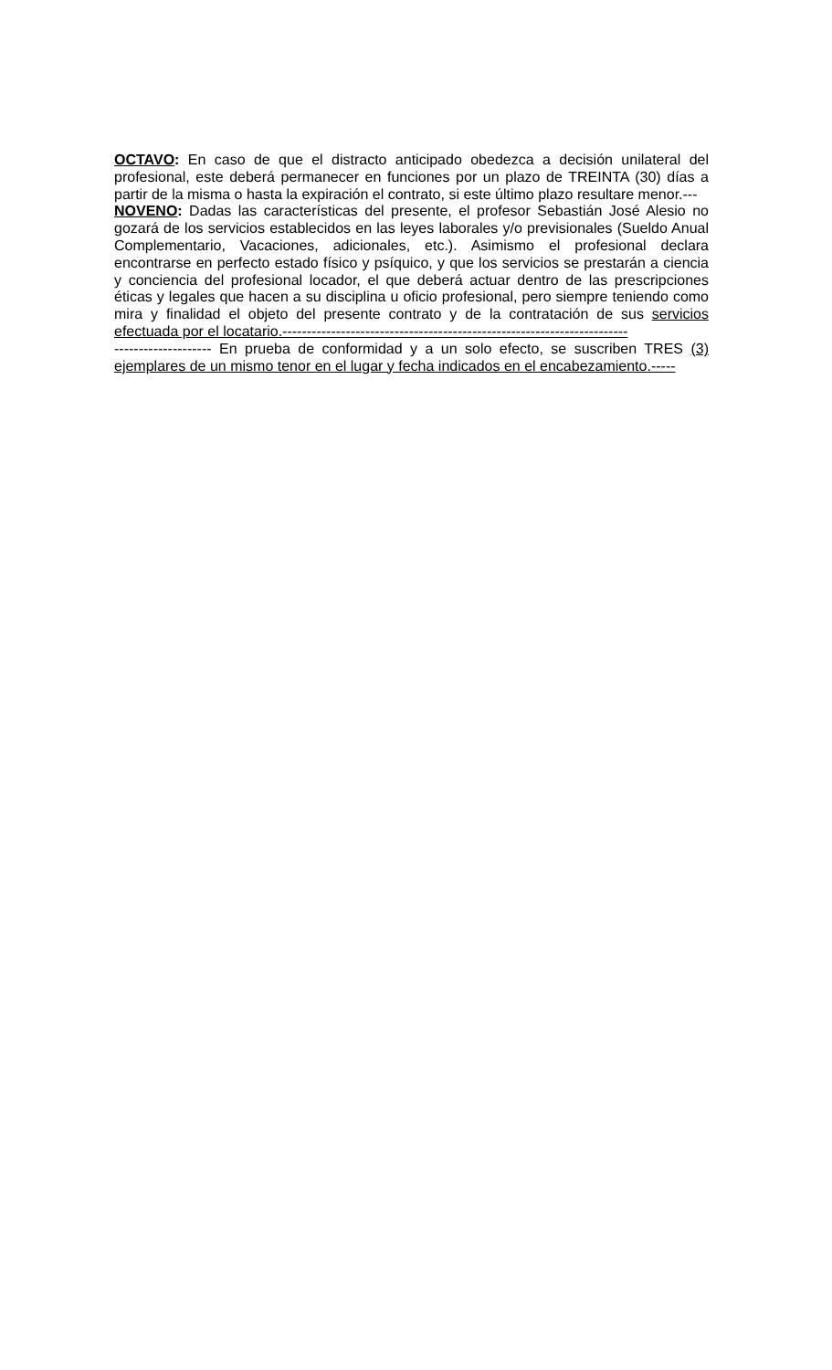OCTAVO: En caso de que el distracto anticipado obedezca a decisión unilateral del profesional, este deberá permanecer en funciones por un plazo de TREINTA (30) días a partir de la misma o hasta la expiración el contrato, si este último plazo resultare menor.---
NOVENO: Dadas las características del presente, el profesor Sebastián José Alesio no gozará de los servicios establecidos en las leyes laborales y/o previsionales (Sueldo Anual Complementario, Vacaciones, adicionales, etc.). Asimismo el profesional declara encontrarse en perfecto estado físico y psíquico, y que los servicios se prestarán a ciencia y conciencia del profesional locador, el que deberá actuar dentro de las prescripciones éticas y legales que hacen a su disciplina u oficio profesional, pero siempre teniendo como mira y finalidad el objeto del presente contrato y de la contratación de sus servicios efectuada por el locatario.-----------------------------------------------------------------------
-------------------- En prueba de conformidad y a un solo efecto, se suscriben TRES (3) ejemplares de un mismo tenor en el lugar y fecha indicados en el encabezamiento.-----